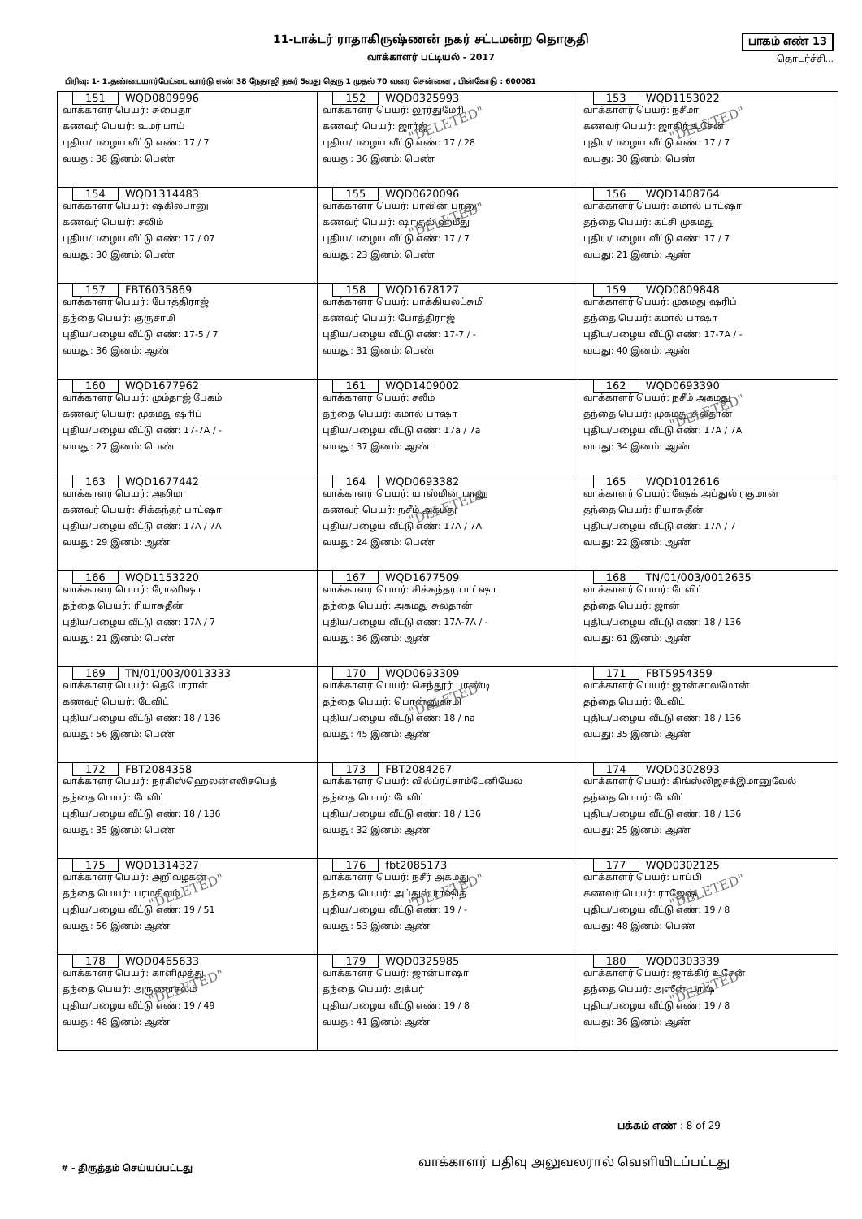11-டாக்டர் ராதாகிருஷ்ணன் நகர் சட்டமன்ற தொகுதி
வாக்காளர் பட்டியல் - 2017
பாகம் எண் 13
தொடர்ச்சி...
பிரிவு: 1- 1.தண்டையார்பேட்டை வார்டு எண் 38 நேதாஜி நகர் 5வது தெரு 1 முதல் 70 வரை சென்னை , பின்கோடு : 600081
| 151 WQD0809996 வாக்காளர் பெயர்: சுபைதா கணவர் பெயர்: உமர் பாய் புதிய/பழைய வீட்டு எண்: 17 / 7 வயது: 38 இனம்: பெண் | 152 WQD0325993 வாக்காளர் பெயர்: லூர்துமேரி கணவர் பெயர்: ஜார்ஜ் புதிய/பழைய வீட்டு எண்: 17 / 28 வயது: 36 இனம்: பெண் "DELETED" | 153 WQD1153022 வாக்காளர் பெயர்: நசீமா கணவர் பெயர்: ஜாகிர் உசேன் புதிய/பழைய வீட்டு எண்: 17 / 7 வயது: 30 இனம்: பெண் "DELETED" |
| 154 WQD1314483 வாக்காளர் பெயர்: ஷகிலபானு கணவர் பெயர்: சலிம் புதிய/பழைய வீட்டு எண்: 17 / 07 வயது: 30 இனம்: பெண் | 155 WQD0620096 வாக்காளர் பெயர்: பர்வின் பானு கணவர் பெயர்: ஷாகுல் ஹமீது புதிய/பழைய வீட்டு எண்: 17 / 7 வயது: 23 இனம்: பெண் "DELETED" | 156 WQD1408764 வாக்காளர் பெயர்: கமால் பாட்ஷா தந்தை பெயர்: கட்சி முகமது புதிய/பழைய வீட்டு எண்: 17 / 7 வயது: 21 இனம்: ஆண் |
| 157 FBT6035869 வாக்காளர் பெயர்: போத்திராஜ் தந்தை பெயர்: குருசாமி புதிய/பழைய வீட்டு எண்: 17-5 / 7 வயது: 36 இனம்: ஆண் | 158 WQD1678127 வாக்காளர் பெயர்: பாக்கியலட்சுமி கணவர் பெயர்: போத்திராஜ் புதிய/பழைய வீட்டு எண்: 17-7 / - வயது: 31 இனம்: பெண் | 159 WQD0809848 வாக்காளர் பெயர்: முகமது ஷரிப் தந்தை பெயர்: கமால் பாஷா புதிய/பழைய வீட்டு எண்: 17-7A / - வயது: 40 இனம்: ஆண் |
| 160 WQD1677962 வாக்காளர் பெயர்: மும்தாஜ் பேகம் கணவர் பெயர்: முகமது ஷாிப் புதிய/பழைய வீட்டு எண்: 17-7A / - வயது: 27 இனம்: பெண் | 161 WQD1409002 வாக்காளர் பெயர்: சலீம் தந்தை பெயர்: கமால் பாஷா புதிய/பழைய வீட்டு எண்: 17a / 7a வயது: 37 இனம்: ஆண் | 162 WQD0693390 வாக்காளர் பெயர்: நசீம் அகமது தந்தை பெயர்: முகமது சுல்தான் புதிய/பழைய வீட்டு எண்: 17A / 7A வயது: 34 இனம்: ஆண் "DELETED" |
| 163 WQD1677442 வாக்காளர் பெயர்: அலிமா கணவர் பெயர்: சிக்கந்தர் பாட்ஷா புதிய/பழைய வீட்டு எண்: 17A / 7A வயது: 29 இனம்: ஆண் | 164 WQD0693382 வாக்காளர் பெயர்: யாஸ்மின் பானு கணவர் பெயர்: நசீம் அகமது புதிய/பழைய வீட்டு எண்: 17A / 7A வயது: 24 இனம்: பெண் "DELETED" | 165 WQD1012616 வாக்காளர் பெயர்: ஷேக் அப்துல் ரகுமான் தந்தை பெயர்: ரியாசுதீன் புதிய/பழைய வீட்டு எண்: 17A / 7 வயது: 22 இனம்: ஆண் |
| 166 WQD1153220 வாக்காளர் பெயர்: ரோனிஷா தந்தை பெயர்: ரியாசுதீன் புதிய/பழைய வீட்டு எண்: 17A / 7 வயது: 21 இனம்: பெண் | 167 WQD1677509 வாக்காளர் பெயர்: சிக்கந்தர் பாட்ஷா தந்தை பெயர்: அகமது சுல்தான் புதிய/பழைய வீட்டு எண்: 17A-7A / - வயது: 36 இனம்: ஆண் | 168 TN/01/003/0012635 வாக்காளர் பெயர்: டேவிட் தந்தை பெயர்: ஜான் புதிய/பழைய வீட்டு எண்: 18 / 136 வயது: 61 இனம்: ஆண் |
| 169 TN/01/003/0013333 வாக்காளர் பெயர்: தெபோராள் கணவர் பெயர்: டேவிட் புதிய/பழைய வீட்டு எண்: 18 / 136 வயது: 56 இனம்: பெண் | 170 WQD0693309 வாக்காளர் பெயர்: செந்தூர் பாண்டி தந்தை பெயர்: பொன்னுசாமி புதிய/பழைய வீட்டு எண்: 18 / na வயது: 45 இனம்: ஆண் "DELETED" | 171 FBT5954359 வாக்காளர் பெயர்: ஜான்சாலமோன் தந்தை பெயர்: டேவிட் புதிய/பழைய வீட்டு எண்: 18 / 136 வயது: 35 இனம்: ஆண் |
| 172 FBT2084358 வாக்காளர் பெயர்: நர்கிஸ்ஹெலன்எலிசபெத் தந்தை பெயர்: டேவிட் புதிய/பழைய வீட்டு எண்: 18 / 136 வயது: 35 இனம்: பெண் | 173 FBT2084267 வாக்காளர் பெயர்: வில்ப்ரட்சாம்டேனியேல் தந்தை பெயர்: டேவிட் புதிய/பழைய வீட்டு எண்: 18 / 136 வயது: 32 இனம்: ஆண் | 174 WQD0302893 வாக்காளர் பெயர்: கிங்ஸ்லிஜசக்இமானுவேல் தந்தை பெயர்: டேவிட் புதிய/பழைய வீட்டு எண்: 18 / 136 வயது: 25 இனம்: ஆண் |
| 175 WQD1314327 வாக்காளர் பெயர்: அறிவழகன் தந்தை பெயர்: பரமசிவம் புதிய/பழைய வீட்டு எண்: 19 / 51 வயது: 56 இனம்: ஆண் "DELETED" | 176 fbt2085173 வாக்காளர் பெயர்: நசீர் அகமது தந்தை பெயர்: அப்துல் ராஷித் புதிய/பழைய வீட்டு எண்: 19 / - வயது: 53 இனம்: ஆண் "DELETED" | 177 WQD0302125 வாக்காளர் பெயர்: பாப்பி கணவர் பெயர்: ராஜேஷ் புதிய/பழைய வீட்டு எண்: 19 / 8 வயது: 48 இனம்: பெண் "DELETED" |
| 178 WQD0465633 வாக்காளர் பெயர்: காளிமுத்து தந்தை பெயர்: அருணாசலம் புதிய/பழைய வீட்டு எண்: 19 / 49 வயது: 48 இனம்: ஆண் "DELETED" | 179 WQD0325985 வாக்காளர் பெயர்: ஜான்பாஷா தந்தை பெயர்: அக்பர் புதிய/பழைய வீட்டு எண்: 19 / 8 வயது: 41 இனம்: ஆண் | 180 WQD0303339 வாக்காளர் பெயர்: ஜாக்கிர் உசேன் தந்தை பெயர்: அஸீன் பாஷ் புதிய/பழைய வீட்டு எண்: 19 / 8 வயது: 36 இனம்: ஆண் "DELETED" |
பக்கம் எண் : 8 of 29
# - திருத்தம் செய்யப்பட்டது
வாக்காளர் பதிவு அலுவலரால் வெளியிடப்பட்டது